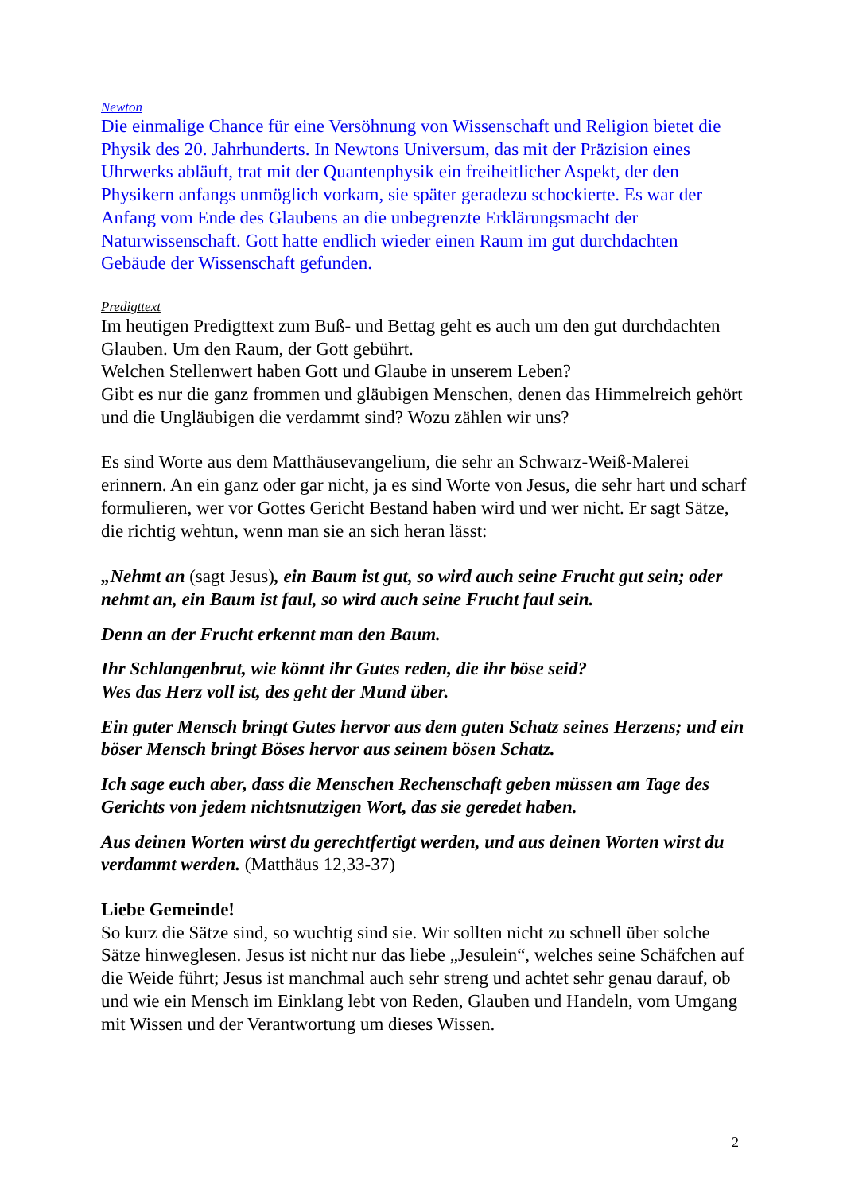Newton
Die einmalige Chance für eine Versöhnung von Wissenschaft und Religion bietet die Physik des 20. Jahrhunderts. In Newtons Universum, das mit der Präzision eines Uhrwerks abläuft, trat mit der Quantenphysik ein freiheitlicher Aspekt, der den Physikern anfangs unmöglich vorkam, sie später geradezu schockierte. Es war der Anfang vom Ende des Glaubens an die unbegrenzte Erklärungsmacht der Naturwissenschaft. Gott hatte endlich wieder einen Raum im gut durchdachten Gebäude der Wissenschaft gefunden.
Predigttext
Im heutigen Predigttext zum Buß- und Bettag geht es auch um den gut durchdachten Glauben. Um den Raum, der Gott gebührt.
Welchen Stellenwert haben Gott und Glaube in unserem Leben?
Gibt es nur die ganz frommen und gläubigen Menschen, denen das Himmelreich gehört und die Ungläubigen die verdammt sind? Wozu zählen wir uns?
Es sind Worte aus dem Matthäusevangelium, die sehr an Schwarz-Weiß-Malerei erinnern. An ein ganz oder gar nicht, ja es sind Worte von Jesus, die sehr hart und scharf formulieren, wer vor Gottes Gericht Bestand haben wird und wer nicht. Er sagt Sätze, die richtig wehtun, wenn man sie an sich heran lässt:
„Nehmt an (sagt Jesus), ein Baum ist gut, so wird auch seine Frucht gut sein; oder nehmt an, ein Baum ist faul, so wird auch seine Frucht faul sein.
Denn an der Frucht erkennt man den Baum.
Ihr Schlangenbrut, wie könnt ihr Gutes reden, die ihr böse seid?
Wes das Herz voll ist, des geht der Mund über.
Ein guter Mensch bringt Gutes hervor aus dem guten Schatz seines Herzens; und ein böser Mensch bringt Böses hervor aus seinem bösen Schatz.
Ich sage euch aber, dass die Menschen Rechenschaft geben müssen am Tage des Gerichts von jedem nichtsnutzigen Wort, das sie geredet haben.
Aus deinen Worten wirst du gerechtfertigt werden, und aus deinen Worten wirst du verdammt werden. (Matthäus 12,33-37)
Liebe Gemeinde!
So kurz die Sätze sind, so wuchtig sind sie. Wir sollten nicht zu schnell über solche Sätze hinweglesen. Jesus ist nicht nur das liebe „Jesulein“, welches seine Schäfchen auf die Weide führt; Jesus ist manchmal auch sehr streng und achtet sehr genau darauf, ob und wie ein Mensch im Einklang lebt von Reden, Glauben und Handeln, vom Umgang mit Wissen und der Verantwortung um dieses Wissen.
2